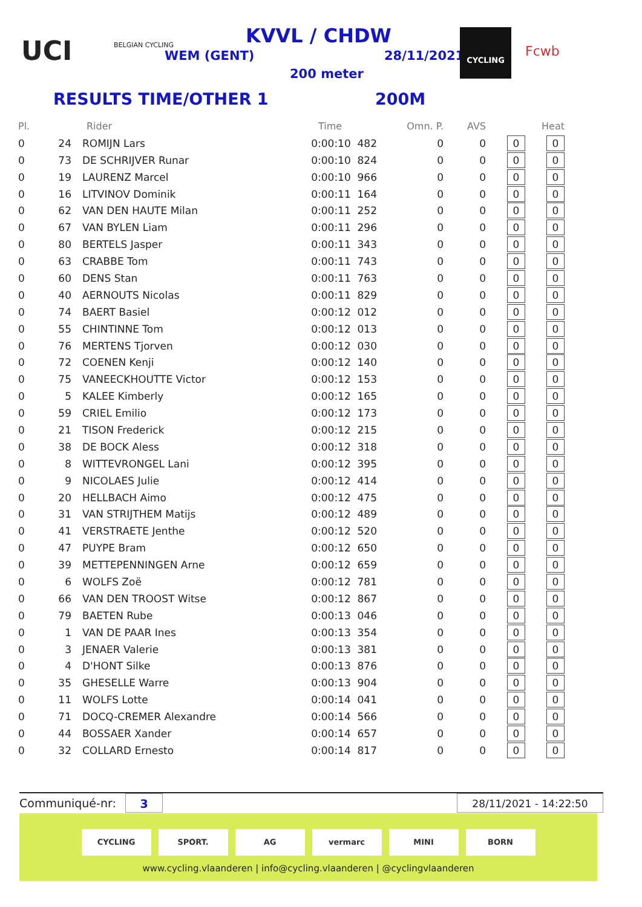UCI BELGIAN CYCLING KVVL / CHDW
WEM (GENT) 28/11/2021
CYCLING
Fcwb
200 meter
RESULTS TIME/OTHER 1 200M
| Pl. | | Rider | Time | Omn. P. | AVS | Heat | |
| --- | --- | --- | --- | --- | --- | --- | --- |
| 0 | 24 | ROMIJN Lars | 0:00:10 482 | 0 | 0 | 0 | 0 |
| 0 | 73 | DE SCHRIJVER Runar | 0:00:10 824 | 0 | 0 | 0 | 0 |
| 0 | 19 | LAURENZ Marcel | 0:00:10 966 | 0 | 0 | 0 | 0 |
| 0 | 16 | LITVINOV Dominik | 0:00:11 164 | 0 | 0 | 0 | 0 |
| 0 | 62 | VAN DEN HAUTE Milan | 0:00:11 252 | 0 | 0 | 0 | 0 |
| 0 | 67 | VAN BYLEN Liam | 0:00:11 296 | 0 | 0 | 0 | 0 |
| 0 | 80 | BERTELS Jasper | 0:00:11 343 | 0 | 0 | 0 | 0 |
| 0 | 63 | CRABBE Tom | 0:00:11 743 | 0 | 0 | 0 | 0 |
| 0 | 60 | DENS Stan | 0:00:11 763 | 0 | 0 | 0 | 0 |
| 0 | 40 | AERNOUTS Nicolas | 0:00:11 829 | 0 | 0 | 0 | 0 |
| 0 | 74 | BAERT Basiel | 0:00:12 012 | 0 | 0 | 0 | 0 |
| 0 | 55 | CHINTINNE Tom | 0:00:12 013 | 0 | 0 | 0 | 0 |
| 0 | 76 | MERTENS Tjorven | 0:00:12 030 | 0 | 0 | 0 | 0 |
| 0 | 72 | COENEN Kenji | 0:00:12 140 | 0 | 0 | 0 | 0 |
| 0 | 75 | VANEECKHOUTTE Victor | 0:00:12 153 | 0 | 0 | 0 | 0 |
| 0 | 5 | KALEE Kimberly | 0:00:12 165 | 0 | 0 | 0 | 0 |
| 0 | 59 | CRIEL Emilio | 0:00:12 173 | 0 | 0 | 0 | 0 |
| 0 | 21 | TISON Frederick | 0:00:12 215 | 0 | 0 | 0 | 0 |
| 0 | 38 | DE BOCK Aless | 0:00:12 318 | 0 | 0 | 0 | 0 |
| 0 | 8 | WITTEVRONGEL Lani | 0:00:12 395 | 0 | 0 | 0 | 0 |
| 0 | 9 | NICOLAES Julie | 0:00:12 414 | 0 | 0 | 0 | 0 |
| 0 | 20 | HELLBACH Aimo | 0:00:12 475 | 0 | 0 | 0 | 0 |
| 0 | 31 | VAN STRIJTHEM Matijs | 0:00:12 489 | 0 | 0 | 0 | 0 |
| 0 | 41 | VERSTRAETE Jenthe | 0:00:12 520 | 0 | 0 | 0 | 0 |
| 0 | 47 | PUYPE Bram | 0:00:12 650 | 0 | 0 | 0 | 0 |
| 0 | 39 | METTEPENNINGEN Arne | 0:00:12 659 | 0 | 0 | 0 | 0 |
| 0 | 6 | WOLFS Zoë | 0:00:12 781 | 0 | 0 | 0 | 0 |
| 0 | 66 | VAN DEN TROOST Witse | 0:00:12 867 | 0 | 0 | 0 | 0 |
| 0 | 79 | BAETEN Rube | 0:00:13 046 | 0 | 0 | 0 | 0 |
| 0 | 1 | VAN DE PAAR Ines | 0:00:13 354 | 0 | 0 | 0 | 0 |
| 0 | 3 | JENAER Valerie | 0:00:13 381 | 0 | 0 | 0 | 0 |
| 0 | 4 | D'HONT Silke | 0:00:13 876 | 0 | 0 | 0 | 0 |
| 0 | 35 | GHESELLE Warre | 0:00:13 904 | 0 | 0 | 0 | 0 |
| 0 | 11 | WOLFS Lotte | 0:00:14 041 | 0 | 0 | 0 | 0 |
| 0 | 71 | DOCQ-CREMER Alexandre | 0:00:14 566 | 0 | 0 | 0 | 0 |
| 0 | 44 | BOSSAER Xander | 0:00:14 657 | 0 | 0 | 0 | 0 |
| 0 | 32 | COLLARD Ernesto | 0:00:14 817 | 0 | 0 | 0 | 0 |
Communiqué-nr: 3 28/11/2021 - 14:22:50
CYCLING SPORT. AG vermarc MINI BORN
www.cycling.vlaanderen | info@cycling.vlaanderen | @cyclingvlaanderen